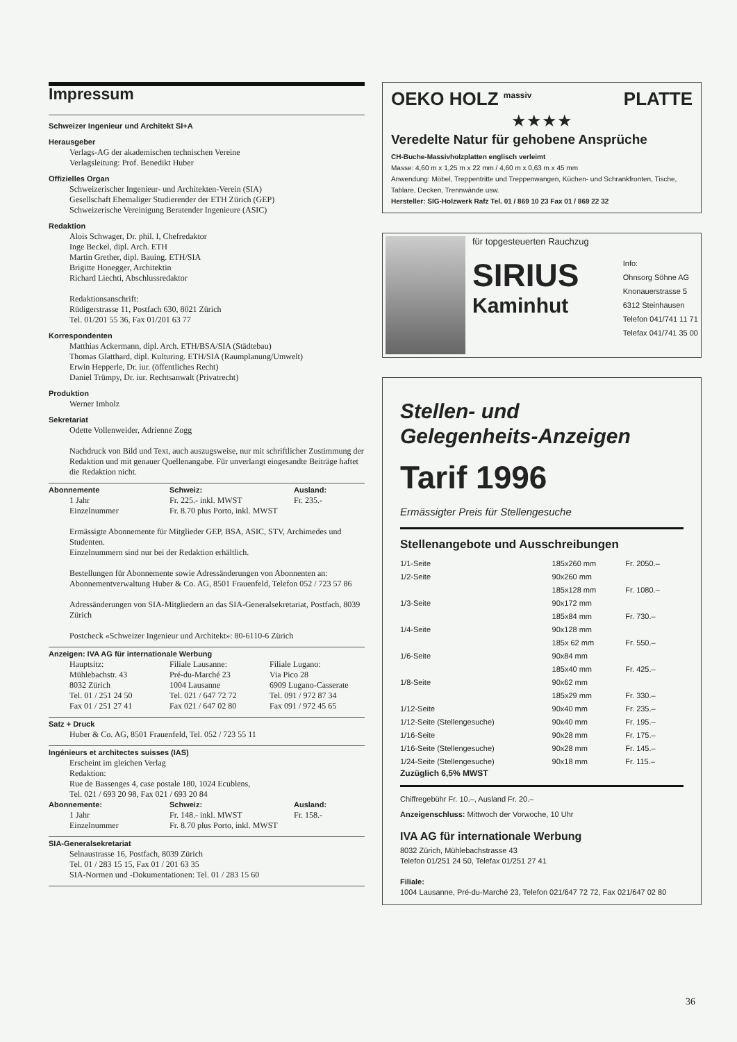Impressum
Schweizer Ingenieur und Architekt SI+A
Herausgeber
Verlags-AG der akademischen technischen Vereine
Verlagsleitung: Prof. Benedikt Huber
Offizielles Organ
Schweizerischer Ingenieur- und Architekten-Verein (SIA)
Gesellschaft Ehemaliger Studierender der ETH Zürich (GEP)
Schweizerische Vereinigung Beratender Ingenieure (ASIC)
Redaktion
Alois Schwager, Dr. phil. I, Chefredaktor
Inge Beckel, dipl. Arch. ETH
Martin Grether, dipl. Bauing. ETH/SIA
Brigitte Honegger, Architektin
Richard Liechti, Abschlussredaktor
Redaktionsanschrift:
Rüdigerstrasse 11, Postfach 630, 8021 Zürich
Tel. 01/201 55 36, Fax 01/201 63 77
Korrespondenten
Matthias Ackermann, dipl. Arch. ETH/BSA/SIA (Städtebau)
Thomas Glatthard, dipl. Kulturing. ETH/SIA (Raumplanung/Umwelt)
Erwin Hepperle, Dr. iur. (öffentliches Recht)
Daniel Trümpy, Dr. iur. Rechtsanwalt (Privatrecht)
Produktion
Werner Imholz
Sekretariat
Odette Vollenweider, Adrienne Zogg
Nachdruck von Bild und Text, auch auszugsweise, nur mit schriftlicher Zustimmung der Redaktion und mit genauer Quellenangabe. Für unverlangt eingesandte Beiträge haftet die Redaktion nicht.
| Abonnemente | Schweiz: | Ausland: |
| --- | --- | --- |
| 1 Jahr | Fr. 225.- inkl. MWST | Fr. 235.- |
| Einzelnummer | Fr. 8.70 plus Porto, inkl. MWST | |
Ermässigte Abonnemente für Mitglieder GEP, BSA, ASIC, STV, Archimedes und Studenten.
Einzelnummern sind nur bei der Redaktion erhältlich.
Bestellungen für Abonnemente sowie Adressänderungen von Abonnenten an:
Abonnementverwaltung Huber & Co. AG, 8501 Frauenfeld, Telefon 052 / 723 57 86
Adressänderungen von SIA-Mitgliedern an das SIA-Generalsekretariat, Postfach, 8039 Zürich
Postcheck «Schweizer Ingenieur und Architekt»: 80-6110-6 Zürich
Anzeigen: IVA AG für internationale Werbung
| Hauptsitz: Mühlebachstr. 43 8032 Zürich Tel. 01 / 251 24 50 Fax 01 / 251 27 41 | Filiale Lausanne: Pré-du-Marché 23 1004 Lausanne Tel. 021 / 647 72 72 Fax 021 / 647 02 80 | Filiale Lugano: Via Pico 28 6909 Lugano-Casserate Tel. 091 / 972 87 34 Fax 091 / 972 45 65 |
Satz + Druck
Huber & Co. AG, 8501 Frauenfeld, Tel. 052 / 723 55 11
Ingénieurs et architectes suisses (IAS)
Erscheint im gleichen Verlag
Redaktion:
Rue de Bassenges 4, case postale 180, 1024 Ecublens,
Tel. 021 / 693 20 98, Fax 021 / 693 20 84
| Abonnemente: | Schweiz: | Ausland: |
| --- | --- | --- |
| 1 Jahr | Fr. 148.- inkl. MWST | Fr. 158.- |
| Einzelnummer | Fr. 8.70 plus Porto, inkl. MWST | |
SIA-Generalsekretariat
Selnaustrasse 16, Postfach, 8039 Zürich
Tel. 01 / 283 15 15, Fax 01 / 201 63 35
SIA-Normen und -Dokumentationen: Tel. 01 / 283 15 60
OEKO HOLZ <sup>massiv</sup> PLATTE
★★★★
Veredelte Natur für gehobene Ansprüche
CH-Buche-Massivholzplatten englisch verleimt
Masse: 4,60 m x 1,25 m x 22 mm / 4,60 m x 0,63 m x 45 mm
Anwendung: Möbel, Treppentritte und Treppenwangen, Küchen- und Schrankfronten, Tische, Tablare, Decken, Trennwände usw.
Hersteller: SIG-Holzwerk Rafz Tel. 01 / 869 10 23 Fax 01 / 869 22 32
für topgesteuerten Rauchzug
SIRIUS
Kaminhut
Info:
Ohnsorg Söhne AG
Knonauerstrasse 5
6312 Steinhausen
Telefon 041/741 11 71
Telefax 041/741 35 00
Stellen- und
Gelegenheits-Anzeigen
Tarif 1996
Ermässigter Preis für Stellengesuche
Stellenangebote und Ausschreibungen
| 1/1-Seite | 185x260 mm | Fr. 2050.– |
| 1/2-Seite | 90x260 mm 185x128 mm | Fr. 1080.– |
| 1/3-Seite | 90x172 mm 185x84 mm | Fr. 730.– |
| 1/4-Seite | 90x128 mm 185x 62 mm | Fr. 550.– |
| 1/6-Seite | 90x84 mm 185x40 mm | Fr. 425.– |
| 1/8-Seite | 90x62 mm 185x29 mm | Fr. 330.– |
| 1/12-Seite | 90x40 mm | Fr. 235.– |
| 1/12-Seite (Stellengesuche) | 90x40 mm | Fr. 195.– |
| 1/16-Seite | 90x28 mm | Fr. 175.– |
| 1/16-Seite (Stellengesuche) | 90x28 mm | Fr. 145.– |
| 1/24-Seite (Stellengesuche) | 90x18 mm | Fr. 115.– |
Zuzüglich 6,5% MWST
Chiffregebühr Fr. 10.–, Ausland Fr. 20.–
Anzeigenschluss: Mittwoch der Vorwoche, 10 Uhr
IVA AG für internationale Werbung
8032 Zürich, Mühlebachstrasse 43
Telefon 01/251 24 50, Telefax 01/251 27 41
Filiale:
1004 Lausanne, Pré-du-Marché 23, Telefon 021/647 72 72, Fax 021/647 02 80
36